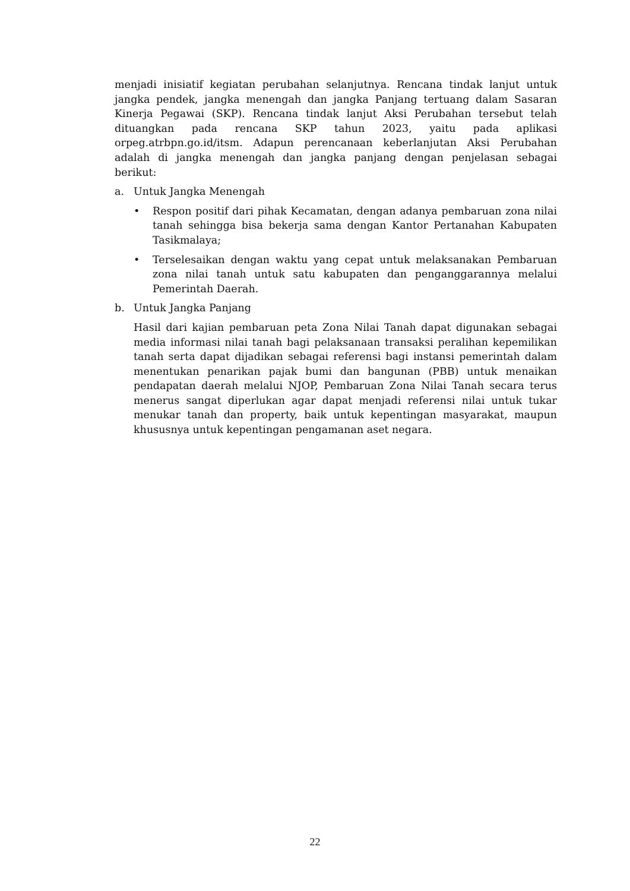menjadi inisiatif kegiatan perubahan selanjutnya. Rencana tindak lanjut untuk jangka pendek, jangka menengah dan jangka Panjang tertuang dalam Sasaran Kinerja Pegawai (SKP). Rencana tindak lanjut Aksi Perubahan tersebut telah dituangkan pada rencana SKP tahun 2023, yaitu pada aplikasi orpeg.atrbpn.go.id/itsm. Adapun perencanaan keberlanjutan Aksi Perubahan adalah di jangka menengah dan jangka panjang dengan penjelasan sebagai berikut:
a. Untuk Jangka Menengah
• Respon positif dari pihak Kecamatan, dengan adanya pembaruan zona nilai tanah sehingga bisa bekerja sama dengan Kantor Pertanahan Kabupaten Tasikmalaya;
• Terselesaikan dengan waktu yang cepat untuk melaksanakan Pembaruan zona nilai tanah untuk satu kabupaten dan penganggarannya melalui Pemerintah Daerah.
b. Untuk Jangka Panjang
Hasil dari kajian pembaruan peta Zona Nilai Tanah dapat digunakan sebagai media informasi nilai tanah bagi pelaksanaan transaksi peralihan kepemilikan tanah serta dapat dijadikan sebagai referensi bagi instansi pemerintah dalam menentukan penarikan pajak bumi dan bangunan (PBB) untuk menaikan pendapatan daerah melalui NJOP, Pembaruan Zona Nilai Tanah secara terus menerus sangat diperlukan agar dapat menjadi referensi nilai untuk tukar menukar tanah dan property, baik untuk kepentingan masyarakat, maupun khususnya untuk kepentingan pengamanan aset negara.
22